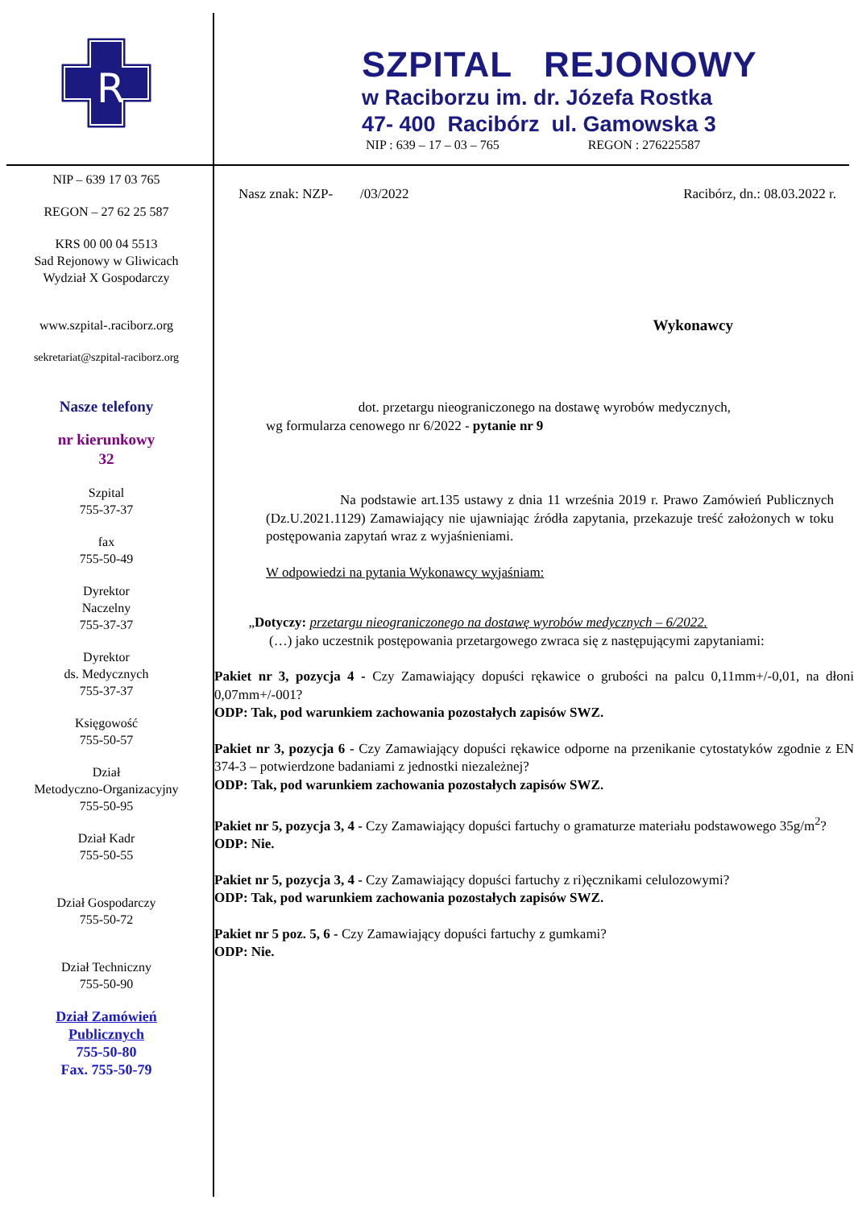R
SZPITAL REJONOWY
w Raciborzu im. dr. Józefa Rostka
47- 400 Racibórz ul. Gamowska 3
NIP : 639 – 17 – 03 – 765 REGON : 276225587
NIP – 639 17 03 765
REGON – 27 62 25 587
KRS 00 00 04 5513
Sad Rejonowy w Gliwicach
Wydział X Gospodarczy
www.szpital-.raciborz.org
sekretariat@szpital-raciborz.org
Nasze telefony
nr kierunkowy
32
Szpital
755-37-37
fax
755-50-49
Dyrektor
Naczelny
755-37-37
Dyrektor
ds. Medycznych
755-37-37
Księgowość
755-50-57
Dział
Metodyczno-Organizacyjny
755-50-95
Dział Kadr
755-50-55
Dział Gospodarczy
755-50-72
Dział Techniczny
755-50-90
Dział Zamówień
Publicznych
755-50-80
Fax. 755-50-79
Nasz znak: NZP- /03/2022 Racibórz, dn.: 08.03.2022 r.
Wykonawcy
dot. przetargu nieograniczonego na dostawę wyrobów medycznych,
wg formularza cenowego nr 6/2022 - pytanie nr 9
Na podstawie art.135 ustawy z dnia 11 września 2019 r. Prawo Zamówień Publicznych (Dz.U.2021.1129) Zamawiający nie ujawniając źródła zapytania, przekazuje treść założonych w toku postępowania zapytań wraz z wyjaśnieniami.
W odpowiedzi na pytania Wykonawcy wyjaśniam:
„Dotyczy: przetargu nieograniczonego na dostawę wyrobów medycznych – 6/2022.
(…) jako uczestnik postępowania przetargowego zwraca się z następującymi zapytaniami:
Pakiet nr 3, pozycja 4 - Czy Zamawiający dopuści rękawice o grubości na palcu 0,11mm+/-0,01, na dłoni 0,07mm+/-001?
ODP: Tak, pod warunkiem zachowania pozostałych zapisów SWZ.
Pakiet nr 3, pozycja 6 - Czy Zamawiający dopuści rękawice odporne na przenikanie cytostatyków zgodnie z EN 374-3 – potwierdzone badaniami z jednostki niezależnej?
ODP: Tak, pod warunkiem zachowania pozostałych zapisów SWZ.
Pakiet nr 5, pozycja 3, 4 - Czy Zamawiający dopuści fartuchy o gramaturze materiału podstawowego 35g/m<sup>2</sup>?
ODP: Nie.
Pakiet nr 5, pozycja 3, 4 - Czy Zamawiający dopuści fartuchy z ri)ęcznikami celulozowymi?
ODP: Tak, pod warunkiem zachowania pozostałych zapisów SWZ.
Pakiet nr 5 poz. 5, 6 - Czy Zamawiający dopuści fartuchy z gumkami?
ODP: Nie.